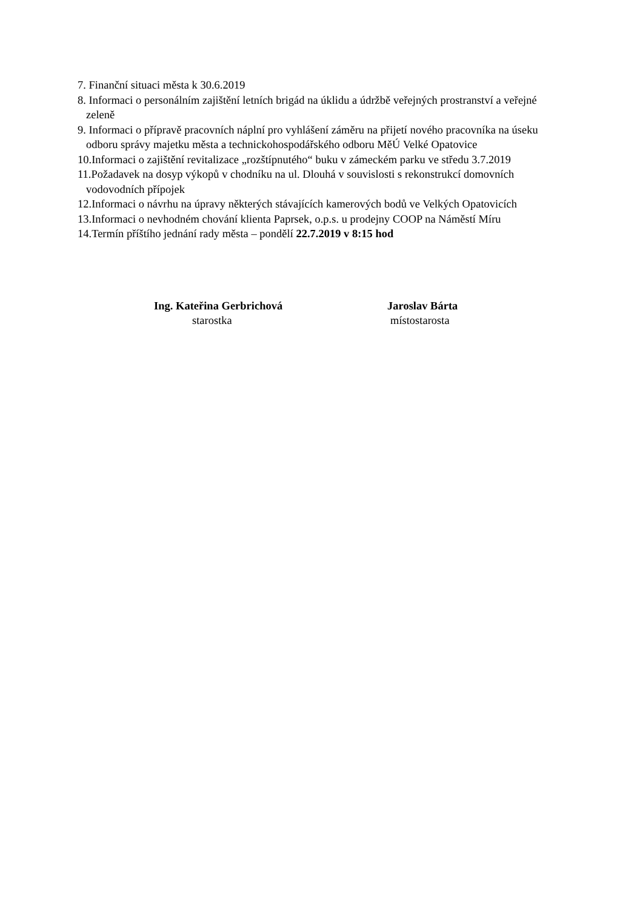7. Finanční situaci města k 30.6.2019
8. Informaci o personálním zajištění letních brigád na úklidu a údržbě veřejných prostranství a veřejné
zeleně
9. Informaci o přípravě pracovních náplní pro vyhlášení záměru na přijetí nového pracovníka na úseku
odboru správy majetku města a technickohospodářského odboru MěÚ Velké Opatovice
10.Informaci o zajištění revitalizace „rozštípnutého“ buku v zámeckém parku ve středu 3.7.2019
11.Požadavek na dosyp výkopů v chodníku na ul. Dlouhá v souvislosti s rekonstrukcí domovních
vodovodních přípojek
12.Informaci o návrhu na úpravy některých stávajících kamerových bodů ve Velkých Opatovicích
13.Informaci o nevhodném chování klienta Paprsek, o.p.s. u prodejny COOP na Náměstí Míru
14.Termín příštího jednání rady města – pondělí 22.7.2019 v 8:15 hod
Ing. Kateřina Gerbrichová
starostka
Jaroslav Bárta
místostarosta